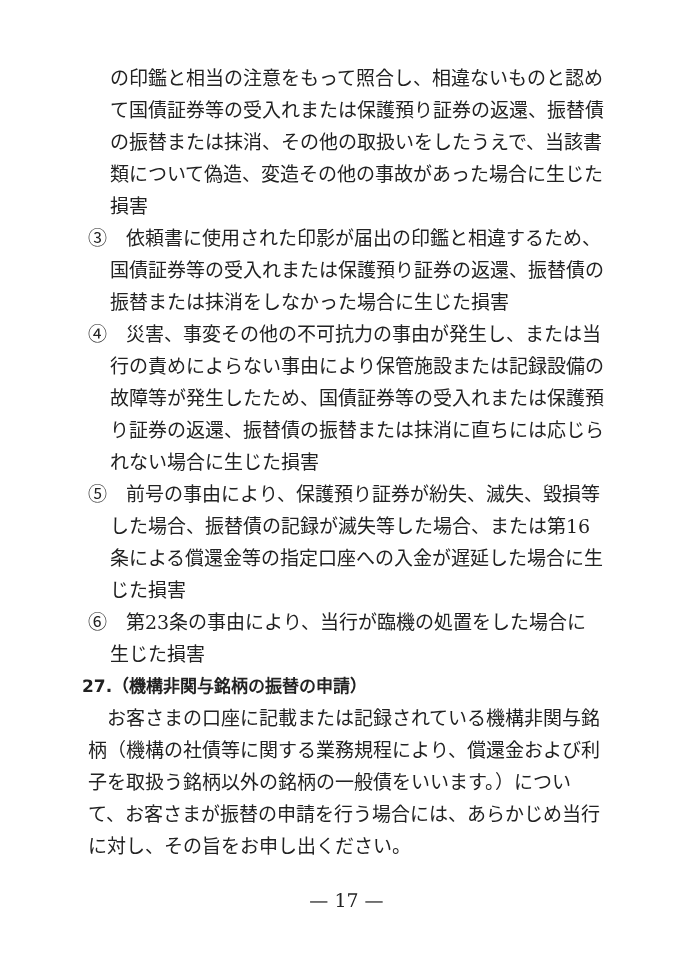の印鑑と相当の注意をもって照合し、相違ないものと認めて国債証券等の受入れまたは保護預り証券の返還、振替債の振替または抹消、その他の取扱いをしたうえで、当該書類について偽造、変造その他の事故があった場合に生じた損害
③　依頼書に使用された印影が届出の印鑑と相違するため、国債証券等の受入れまたは保護預り証券の返還、振替債の振替または抹消をしなかった場合に生じた損害
④　災害、事変その他の不可抗力の事由が発生し、または当行の責めによらない事由により保管施設または記録設備の故障等が発生したため、国債証券等の受入れまたは保護預り証券の返還、振替債の振替または抹消に直ちには応じられない場合に生じた損害
⑤　前号の事由により、保護預り証券が紛失、滅失、毀損等した場合、振替債の記録が滅失等した場合、または第16条による償還金等の指定口座への入金が遅延した場合に生じた損害
⑥　第23条の事由により、当行が臨機の処置をした場合に生じた損害
27.（機構非関与銘柄の振替の申請）
　お客さまの口座に記載または記録されている機構非関与銘柄（機構の社債等に関する業務規程により、償還金および利子を取扱う銘柄以外の銘柄の一般債をいいます。）について、お客さまが振替の申請を行う場合には、あらかじめ当行に対し、その旨をお申し出ください。
— 17 —